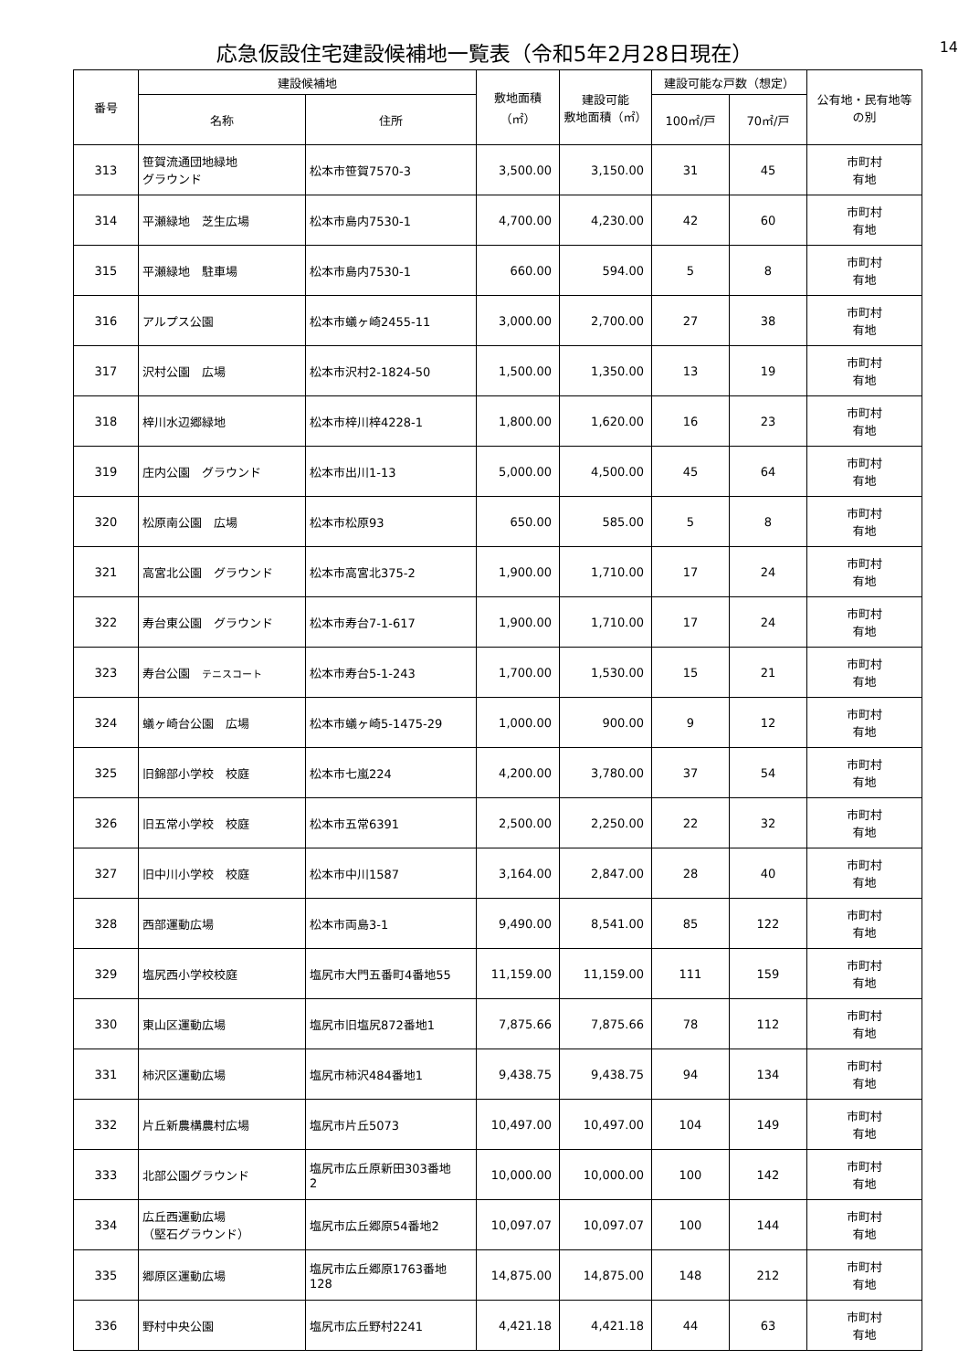応急仮設住宅建設候補地一覧表（令和5年2月28日現在）
14
| 番号 | 建設候補地 | | 敷地面積 （㎡） | 建設可能 敷地面積（㎡） | 建設可能な戸数（想定） | | 公有地・民有地等 の別 |
| --- | --- | --- | --- | --- | --- | --- | --- |
| | 名称 | 住所 | | | 100㎡/戸 | 70㎡/戸 | |
| 313 | 笹賀流通団地緑地 グラウンド | 松本市笹賀7570-3 | 3,500.00 | 3,150.00 | 31 | 45 | 市町村 有地 |
| 314 | 平瀬緑地 芝生広場 | 松本市島内7530-1 | 4,700.00 | 4,230.00 | 42 | 60 | 市町村 有地 |
| 315 | 平瀬緑地 駐車場 | 松本市島内7530-1 | 660.00 | 594.00 | 5 | 8 | 市町村 有地 |
| 316 | アルプス公園 | 松本市蟻ヶ崎2455-11 | 3,000.00 | 2,700.00 | 27 | 38 | 市町村 有地 |
| 317 | 沢村公園 広場 | 松本市沢村2-1824-50 | 1,500.00 | 1,350.00 | 13 | 19 | 市町村 有地 |
| 318 | 梓川水辺郷緑地 | 松本市梓川梓4228-1 | 1,800.00 | 1,620.00 | 16 | 23 | 市町村 有地 |
| 319 | 庄内公園 グラウンド | 松本市出川1-13 | 5,000.00 | 4,500.00 | 45 | 64 | 市町村 有地 |
| 320 | 松原南公園 広場 | 松本市松原93 | 650.00 | 585.00 | 5 | 8 | 市町村 有地 |
| 321 | 高宮北公園 グラウンド | 松本市高宮北375-2 | 1,900.00 | 1,710.00 | 17 | 24 | 市町村 有地 |
| 322 | 寿台東公園 グラウンド | 松本市寿台7-1-617 | 1,900.00 | 1,710.00 | 17 | 24 | 市町村 有地 |
| 323 | 寿台公園 テニスコート | 松本市寿台5-1-243 | 1,700.00 | 1,530.00 | 15 | 21 | 市町村 有地 |
| 324 | 蟻ヶ崎台公園 広場 | 松本市蟻ヶ崎5-1475-29 | 1,000.00 | 900.00 | 9 | 12 | 市町村 有地 |
| 325 | 旧錦部小学校 校庭 | 松本市七嵐224 | 4,200.00 | 3,780.00 | 37 | 54 | 市町村 有地 |
| 326 | 旧五常小学校 校庭 | 松本市五常6391 | 2,500.00 | 2,250.00 | 22 | 32 | 市町村 有地 |
| 327 | 旧中川小学校 校庭 | 松本市中川1587 | 3,164.00 | 2,847.00 | 28 | 40 | 市町村 有地 |
| 328 | 西部運動広場 | 松本市両島3-1 | 9,490.00 | 8,541.00 | 85 | 122 | 市町村 有地 |
| 329 | 塩尻西小学校校庭 | 塩尻市大門五番町4番地55 | 11,159.00 | 11,159.00 | 111 | 159 | 市町村 有地 |
| 330 | 東山区運動広場 | 塩尻市旧塩尻872番地1 | 7,875.66 | 7,875.66 | 78 | 112 | 市町村 有地 |
| 331 | 柿沢区運動広場 | 塩尻市柿沢484番地1 | 9,438.75 | 9,438.75 | 94 | 134 | 市町村 有地 |
| 332 | 片丘新農構農村広場 | 塩尻市片丘5073 | 10,497.00 | 10,497.00 | 104 | 149 | 市町村 有地 |
| 333 | 北部公園グラウンド | 塩尻市広丘原新田303番地 2 | 10,000.00 | 10,000.00 | 100 | 142 | 市町村 有地 |
| 334 | 広丘西運動広場 （堅石グラウンド） | 塩尻市広丘郷原54番地2 | 10,097.07 | 10,097.07 | 100 | 144 | 市町村 有地 |
| 335 | 郷原区運動広場 | 塩尻市広丘郷原1763番地 128 | 14,875.00 | 14,875.00 | 148 | 212 | 市町村 有地 |
| 336 | 野村中央公園 | 塩尻市広丘野村2241 | 4,421.18 | 4,421.18 | 44 | 63 | 市町村 有地 |